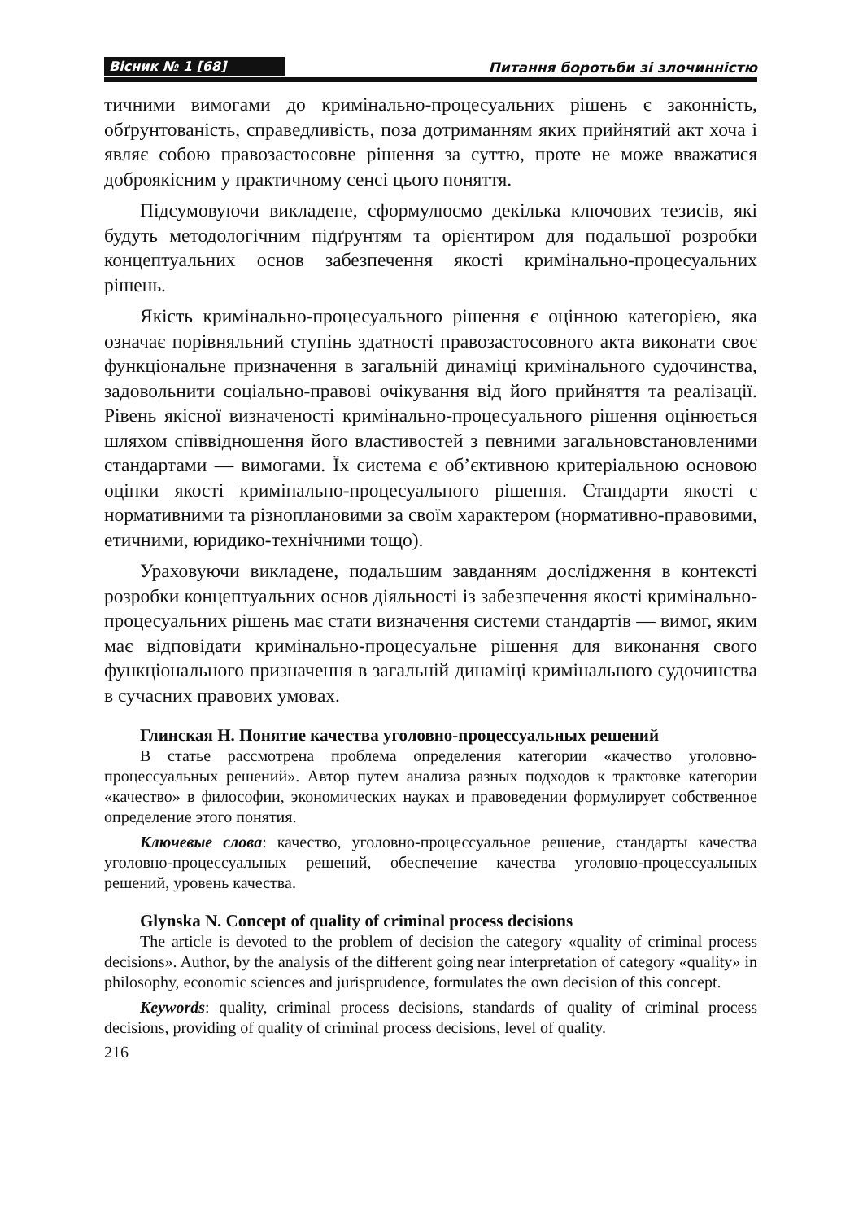Вісник № 1 [68] Питання боротьби зі злочинністю
тичними вимогами до кримінально-процесуальних рішень є законність, обґрунтованість, справедливість, поза дотриманням яких прийнятий акт хоча і являє собою правозастосовне рішення за суттю, проте не може вважатися доброякісним у практичному сенсі цього поняття.
Підсумовуючи викладене, сформулюємо декілька ключових тезисів, які будуть методологічним підґрунтям та орієнтиром для подальшої розробки концептуальних основ забезпечення якості кримінально-процесуальних рішень.
Якість кримінально-процесуального рішення є оцінною категорією, яка означає порівняльний ступінь здатності правозастосовного акта виконати своє функціональне призначення в загальній динаміці кримінального судочинства, задовольнити соціально-правові очікування від його прийняття та реалізації. Рівень якісної визначеності кримінально-процесуального рішення оцінюється шляхом співвідношення його властивостей з певними загальновстановленими стандартами — вимогами. Їх система є об’єктивною критеріальною основою оцінки якості кримінально-процесуального рішення. Стандарти якості є нормативними та різноплановими за своїм характером (нормативно-правовими, етичними, юридико-технічними тощо).
Ураховуючи викладене, подальшим завданням дослідження в контексті розробки концептуальних основ діяльності із забезпечення якості кримінально-процесуальних рішень має стати визначення системи стандартів — вимог, яким має відповідати кримінально-процесуальне рішення для виконання свого функціонального призначення в загальній динаміці кримінального судочинства в сучасних правових умовах.
Глинская Н. Понятие качества уголовно-процессуальных решений
В статье рассмотрена проблема определения категории «качество уголовно-процессуальных решений». Автор путем анализа разных подходов к трактовке категории «качество» в философии, экономических науках и правоведении формулирует собственное определение этого понятия.
Ключевые слова: качество, уголовно-процессуальное решение, стандарты качества уголовно-процессуальных решений, обеспечение качества уголовно-процессуальных решений, уровень качества.
Glynska N. Concept of quality of criminal process decisions
The article is devoted to the problem of decision the category «quality of criminal process decisions». Author, by the analysis of the different going near interpretation of category «quality» in philosophy, economic sciences and jurisprudence, formulates the own decision of this concept.
Keywords: quality, criminal process decisions, standards of quality of criminal process decisions, providing of quality of criminal process decisions, level of quality.
216